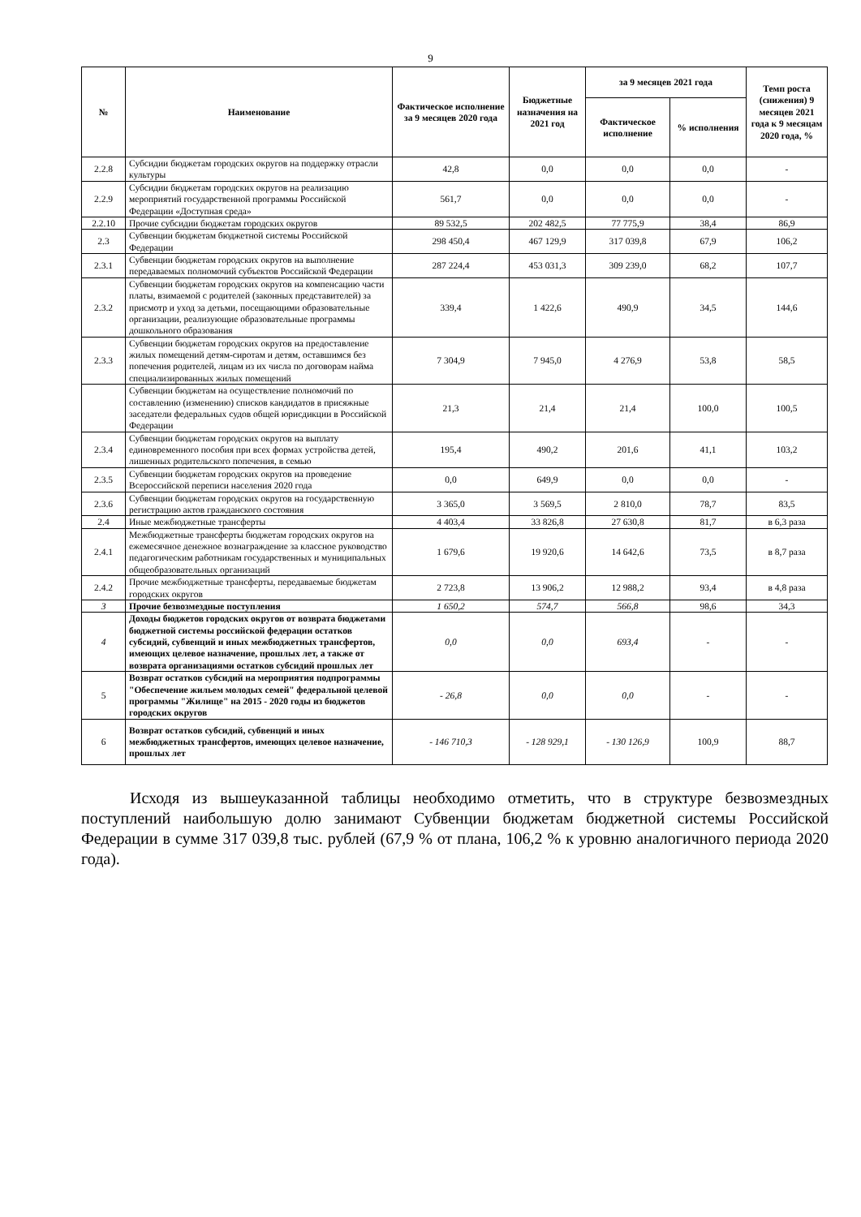9
| № | Наименование | Фактическое исполнение за 9 месяцев 2020 года | Бюджетные назначения на 2021 год | за 9 месяцев 2021 года | | Темп роста (снижения) 9 месяцев 2021 года к 9 месяцам 2020 года, % |
| --- | --- | --- | --- | --- | --- | --- |
| | | | | Фактическое исполнение | % исполнения | |
| 2.2.8 | Субсидии бюджетам городских округов на поддержку отрасли культуры | 42,8 | 0,0 | 0,0 | 0,0 | - |
| 2.2.9 | Субсидии бюджетам городских округов на реализацию мероприятий государственной программы Российской Федерации «Доступная среда» | 561,7 | 0,0 | 0,0 | 0,0 | - |
| 2.2.10 | Прочие субсидии бюджетам городских округов | 89 532,5 | 202 482,5 | 77 775,9 | 38,4 | 86,9 |
| 2.3 | Субвенции бюджетам бюджетной системы Российской Федерации | 298 450,4 | 467 129,9 | 317 039,8 | 67,9 | 106,2 |
| 2.3.1 | Субвенции бюджетам городских округов на выполнение передаваемых полномочий субъектов Российской Федерации | 287 224,4 | 453 031,3 | 309 239,0 | 68,2 | 107,7 |
| 2.3.2 | Субвенции бюджетам городских округов на компенсацию части платы, взимаемой с родителей (законных представителей) за присмотр и уход за детьми, посещающими образовательные организации, реализующие образовательные программы дошкольного образования | 339,4 | 1 422,6 | 490,9 | 34,5 | 144,6 |
| 2.3.3 | Субвенции бюджетам городских округов на предоставление жилых помещений детям-сиротам и детям, оставшимся без попечения родителей, лицам из их числа по договорам найма специализированных жилых помещений | 7 304,9 | 7 945,0 | 4 276,9 | 53,8 | 58,5 |
| | Субвенции бюджетам на осуществление полномочий по составлению (изменению) списков кандидатов в присяжные заседатели федеральных судов общей юрисдикции в Российской Федерации | 21,3 | 21,4 | 21,4 | 100,0 | 100,5 |
| 2.3.4 | Субвенции бюджетам городских округов на выплату единовременного пособия при всех формах устройства детей, лишенных родительского попечения, в семью | 195,4 | 490,2 | 201,6 | 41,1 | 103,2 |
| 2.3.5 | Субвенции бюджетам городских округов на проведение Всероссийской переписи населения 2020 года | 0,0 | 649,9 | 0,0 | 0,0 | - |
| 2.3.6 | Субвенции бюджетам городских округов на государственную регистрацию актов гражданского состояния | 3 365,0 | 3 569,5 | 2 810,0 | 78,7 | 83,5 |
| 2.4 | Иные межбюджетные трансферты | 4 403,4 | 33 826,8 | 27 630,8 | 81,7 | в 6,3 раза |
| 2.4.1 | Межбюджетные трансферты бюджетам городских округов на ежемесячное денежное вознаграждение за классное руководство педагогическим работникам государственных и муниципальных общеобразовательных организаций | 1 679,6 | 19 920,6 | 14 642,6 | 73,5 | в 8,7 раза |
| 2.4.2 | Прочие межбюджетные трансферты, передаваемые бюджетам городских округов | 2 723,8 | 13 906,2 | 12 988,2 | 93,4 | в 4,8 раза |
| 3 | Прочие безвозмездные поступления | 1 650,2 | 574,7 | 566,8 | 98,6 | 34,3 |
| 4 | Доходы бюджетов городских округов от возврата бюджетами бюджетной системы российской федерации остатков субсидий, субвенций и иных межбюджетных трансфертов, имеющих целевое назначение, прошлых лет, а также от возврата организациями остатков субсидий прошлых лет | 0,0 | 0,0 | 693,4 | - | - |
| 5 | Возврат остатков субсидий на мероприятия подпрограммы "Обеспечение жильем молодых семей" федеральной целевой программы "Жилище" на 2015 - 2020 годы из бюджетов городских округов | - 26,8 | 0,0 | 0,0 | - | - |
| 6 | Возврат остатков субсидий, субвенций и иных межбюджетных трансфертов, имеющих целевое назначение, прошлых лет | - 146 710,3 | - 128 929,1 | - 130 126,9 | 100,9 | 88,7 |
Исходя из вышеуказанной таблицы необходимо отметить, что в структуре безвозмездных поступлений наибольшую долю занимают Субвенции бюджетам бюджетной системы Российской Федерации в сумме 317 039,8 тыс. рублей (67,9 % от плана, 106,2 % к уровню аналогичного периода 2020 года).